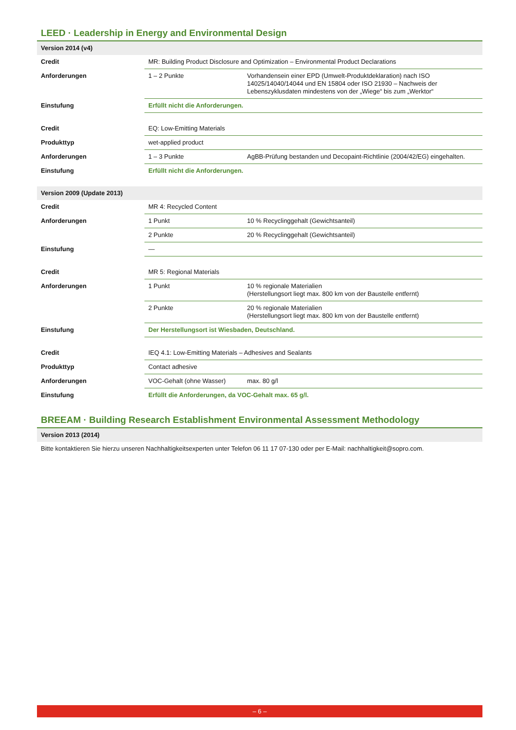LEED · Leadership in Energy and Environmental Design
| Version 2014 (v4) | | |
| Credit | MR: Building Product Disclosure and Optimization – Environmental Product Declarations | |
| Anforderungen | 1 – 2 Punkte | Vorhandensein einer EPD (Umwelt-Produktdeklaration) nach ISO 14025/14040/14044 und EN 15804 oder ISO 21930 – Nachweis der Lebenszyklusdaten mindestens von der „Wiege“ bis zum „Werktor“ |
| Einstufung | Erfüllt nicht die Anforderungen. | |
| Credit | EQ: Low-Emitting Materials | |
| Produkttyp | wet-applied product | |
| Anforderungen | 1 – 3 Punkte | AgBB-Prüfung bestanden und Decopaint-Richtlinie (2004/42/EG) eingehalten. |
| Einstufung | Erfüllt nicht die Anforderungen. | |
| Version 2009 (Update 2013) | | |
| Credit | MR 4: Recycled Content | |
| Anforderungen | 1 Punkt | 10 % Recyclinggehalt (Gewichtsanteil) |
| | 2 Punkte | 20 % Recyclinggehalt (Gewichtsanteil) |
| Einstufung | — | |
| Credit | MR 5: Regional Materials | |
| Anforderungen | 1 Punkt | 10 % regionale Materialien (Herstellungsort liegt max. 800 km von der Baustelle entfernt) |
| | 2 Punkte | 20 % regionale Materialien (Herstellungsort liegt max. 800 km von der Baustelle entfernt) |
| Einstufung | Der Herstellungsort ist Wiesbaden, Deutschland. | |
| Credit | IEQ 4.1: Low-Emitting Materials – Adhesives and Sealants | |
| Produkttyp | Contact adhesive | |
| Anforderungen | VOC-Gehalt (ohne Wasser) | max. 80 g/l |
| Einstufung | Erfüllt die Anforderungen, da VOC-Gehalt max. 65 g/l. | |
BREEAM · Building Research Establishment Environmental Assessment Methodology
| Version 2013 (2014) |
| Bitte kontaktieren Sie hierzu unseren Nachhaltigkeitsexperten unter Telefon 06 11 17 07-130 oder per E-Mail: nachhaltigkeit@sopro.com. |
– 6 –